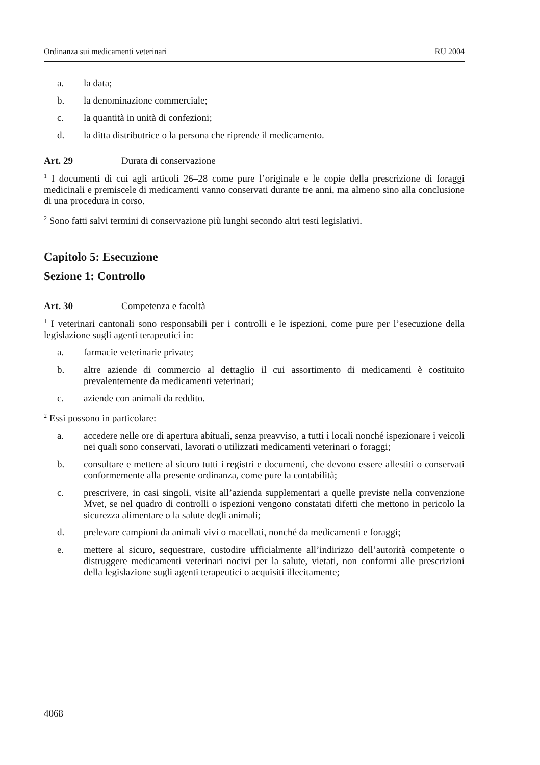Ordinanza sui medicamenti veterinari RU 2004
a. la data;
b. la denominazione commerciale;
c. la quantità in unità di confezioni;
d. la ditta distributrice o la persona che riprende il medicamento.
Art. 29 Durata di conservazione
<sup>1</sup> I documenti di cui agli articoli 26–28 come pure l’originale e le copie della prescrizione di foraggi medicinali e premiscele di medicamenti vanno conservati durante tre anni, ma almeno sino alla conclusione di una procedura in corso.
<sup>2</sup> Sono fatti salvi termini di conservazione più lunghi secondo altri testi legislativi.
Capitolo 5: Esecuzione
Sezione 1: Controllo
Art. 30 Competenza e facoltà
<sup>1</sup> I veterinari cantonali sono responsabili per i controlli e le ispezioni, come pure per l’esecuzione della legislazione sugli agenti terapeutici in:
a. farmacie veterinarie private;
b. altre aziende di commercio al dettaglio il cui assortimento di medicamenti è costituito prevalentemente da medicamenti veterinari;
c. aziende con animali da reddito.
<sup>2</sup> Essi possono in particolare:
a. accedere nelle ore di apertura abituali, senza preavviso, a tutti i locali nonché ispezionare i veicoli nei quali sono conservati, lavorati o utilizzati medicamenti veterinari o foraggi;
b. consultare e mettere al sicuro tutti i registri e documenti, che devono essere allestiti o conservati conformemente alla presente ordinanza, come pure la contabilità;
c. prescrivere, in casi singoli, visite all’azienda supplementari a quelle previste nella convenzione Mvet, se nel quadro di controlli o ispezioni vengono constatati difetti che mettono in pericolo la sicurezza alimentare o la salute degli animali;
d. prelevare campioni da animali vivi o macellati, nonché da medicamenti e foraggi;
e. mettere al sicuro, sequestrare, custodire ufficialmente all’indirizzo dell’autorità competente o distruggere medicamenti veterinari nocivi per la salute, vietati, non conformi alle prescrizioni della legislazione sugli agenti terapeutici o acquisiti illecitamente;
4068